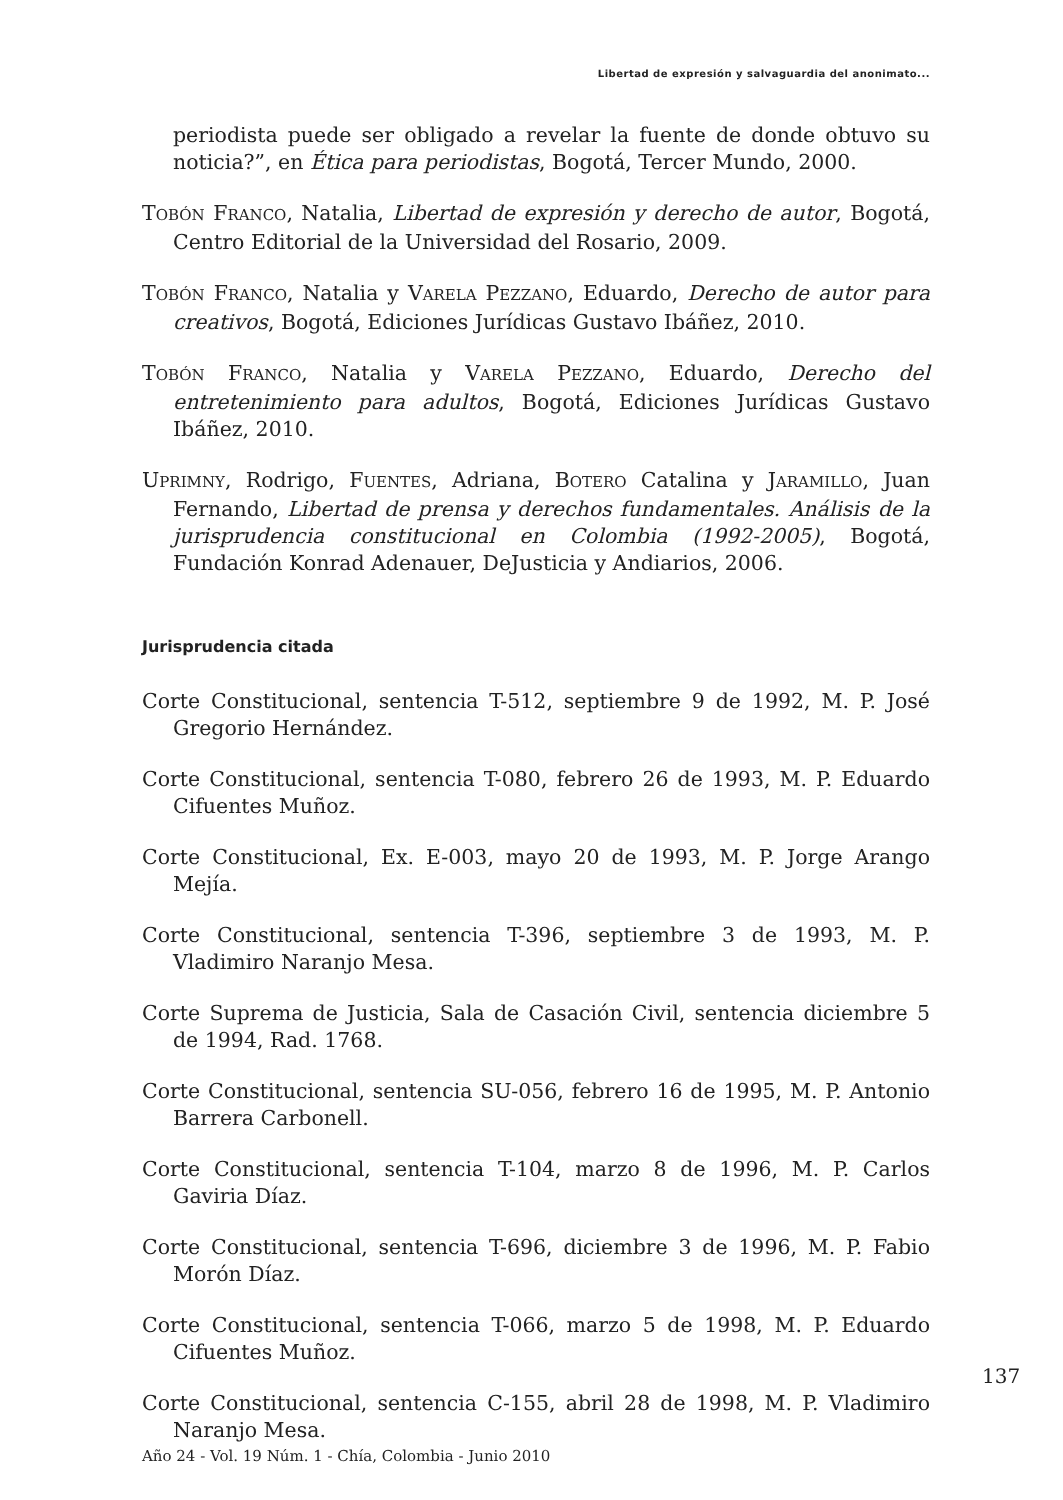Libertad de expresión y salvaguardia del anonimato...
periodista puede ser obligado a revelar la fuente de donde obtuvo su noticia?”, en Ética para periodistas, Bogotá, Tercer Mundo, 2000.
TOBÓN FRANCO, Natalia, Libertad de expresión y derecho de autor, Bogotá, Centro Editorial de la Universidad del Rosario, 2009.
TOBÓN FRANCO, Natalia y VARELA PEZZANO, Eduardo, Derecho de autor para creativos, Bogotá, Ediciones Jurídicas Gustavo Ibáñez, 2010.
TOBÓN FRANCO, Natalia y VARELA PEZZANO, Eduardo, Derecho del entretenimiento para adultos, Bogotá, Ediciones Jurídicas Gustavo Ibáñez, 2010.
UPRIMNY, Rodrigo, FUENTES, Adriana, BOTERO Catalina y JARAMILLO, Juan Fernando, Libertad de prensa y derechos fundamentales. Análisis de la jurisprudencia constitucional en Colombia (1992-2005), Bogotá, Fundación Konrad Adenauer, DeJusticia y Andiarios, 2006.
Jurisprudencia citada
Corte Constitucional, sentencia T-512, septiembre 9 de 1992, M. P. José Gregorio Hernández.
Corte Constitucional, sentencia T-080, febrero 26 de 1993, M. P. Eduardo Cifuentes Muñoz.
Corte Constitucional, Ex. E-003, mayo 20 de 1993, M. P. Jorge Arango Mejía.
Corte Constitucional, sentencia T-396, septiembre 3 de 1993, M. P. Vladimiro Naranjo Mesa.
Corte Suprema de Justicia, Sala de Casación Civil, sentencia diciembre 5 de 1994, Rad. 1768.
Corte Constitucional, sentencia SU-056, febrero 16 de 1995, M. P. Antonio Barrera Carbonell.
Corte Constitucional, sentencia T-104, marzo 8 de 1996, M. P. Carlos Gaviria Díaz.
Corte Constitucional, sentencia T-696, diciembre 3 de 1996, M. P. Fabio Morón Díaz.
Corte Constitucional, sentencia T-066, marzo 5 de 1998, M. P. Eduardo Cifuentes Muñoz.
Corte Constitucional, sentencia C-155, abril 28 de 1998, M. P. Vladimiro Naranjo Mesa.
137
Año 24 - Vol. 19 Núm. 1 - Chía, Colombia - Junio 2010